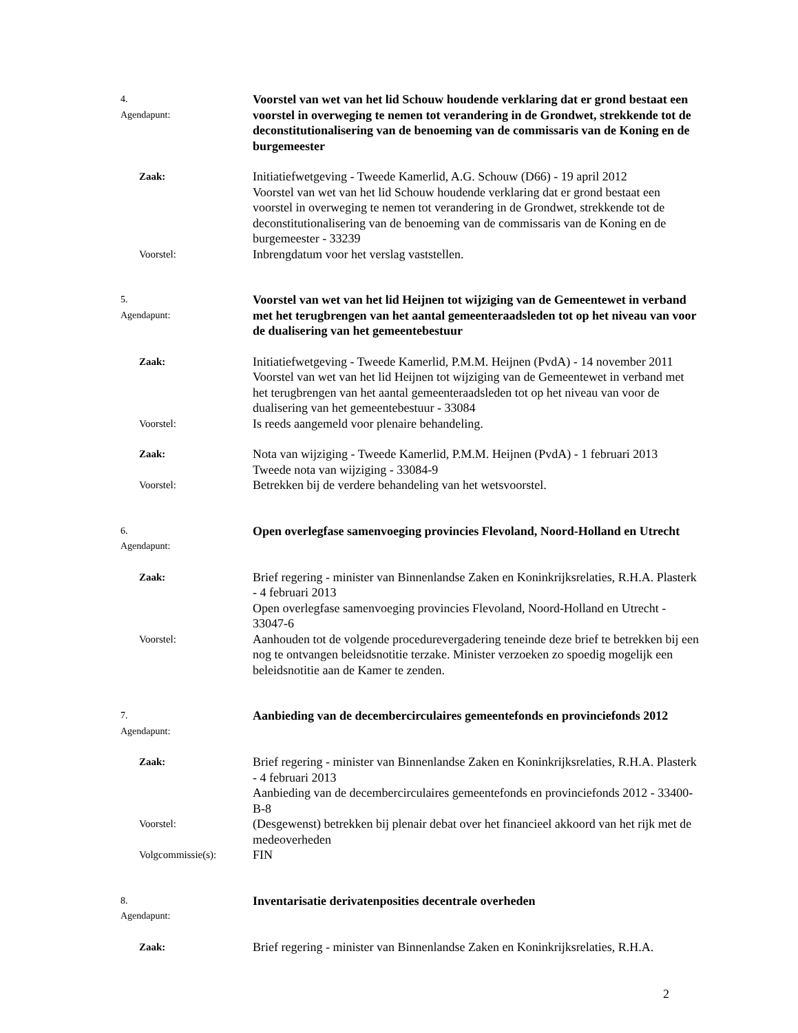4. Agendapunt:
Voorstel van wet van het lid Schouw houdende verklaring dat er grond bestaat een voorstel in overweging te nemen tot verandering in de Grondwet, strekkende tot de deconstitutionalisering van de benoeming van de commissaris van de Koning en de burgemeester
Zaak:
Initiatiefwetgeving - Tweede Kamerlid, A.G. Schouw (D66) - 19 april 2012
Voorstel van wet van het lid Schouw houdende verklaring dat er grond bestaat een voorstel in overweging te nemen tot verandering in de Grondwet, strekkende tot de deconstitutionalisering van de benoeming van de commissaris van de Koning en de burgemeester - 33239
Voorstel:
Inbrengdatum voor het verslag vaststellen.
5. Agendapunt:
Voorstel van wet van het lid Heijnen tot wijziging van de Gemeentewet in verband met het terugbrengen van het aantal gemeenteraadsleden tot op het niveau van voor de dualisering van het gemeentebestuur
Zaak:
Initiatiefwetgeving - Tweede Kamerlid, P.M.M. Heijnen (PvdA) - 14 november 2011
Voorstel van wet van het lid Heijnen tot wijziging van de Gemeentewet in verband met het terugbrengen van het aantal gemeenteraadsleden tot op het niveau van voor de dualisering van het gemeentebestuur - 33084
Voorstel:
Is reeds aangemeld voor plenaire behandeling.
Zaak:
Nota van wijziging - Tweede Kamerlid, P.M.M. Heijnen (PvdA) - 1 februari 2013
Tweede nota van wijziging - 33084-9
Voorstel:
Betrekken bij de verdere behandeling van het wetsvoorstel.
6. Agendapunt:
Open overlegfase samenvoeging provincies Flevoland, Noord-Holland en Utrecht
Zaak:
Brief regering - minister van Binnenlandse Zaken en Koninkrijksrelaties, R.H.A. Plasterk - 4 februari 2013
Open overlegfase samenvoeging provincies Flevoland, Noord-Holland en Utrecht - 33047-6
Voorstel:
Aanhouden tot de volgende procedurevergadering teneinde deze brief te betrekken bij een nog te ontvangen beleidsnotitie terzake. Minister verzoeken zo spoedig mogelijk een beleidsnotitie aan de Kamer te zenden.
7. Agendapunt:
Aanbieding van de decembercirculaires gemeentefonds en provinciefonds 2012
Zaak:
Brief regering - minister van Binnenlandse Zaken en Koninkrijksrelaties, R.H.A. Plasterk - 4 februari 2013
Aanbieding van de decembercirculaires gemeentefonds en provinciefonds 2012 - 33400-B-8
Voorstel:
(Desgewenst) betrekken bij plenair debat over het financieel akkoord van het rijk met de medeoverheden
Volgcommissie(s):
FIN
8. Agendapunt:
Inventarisatie derivatenposities decentrale overheden
Zaak:
Brief regering - minister van Binnenlandse Zaken en Koninkrijksrelaties, R.H.A.
2